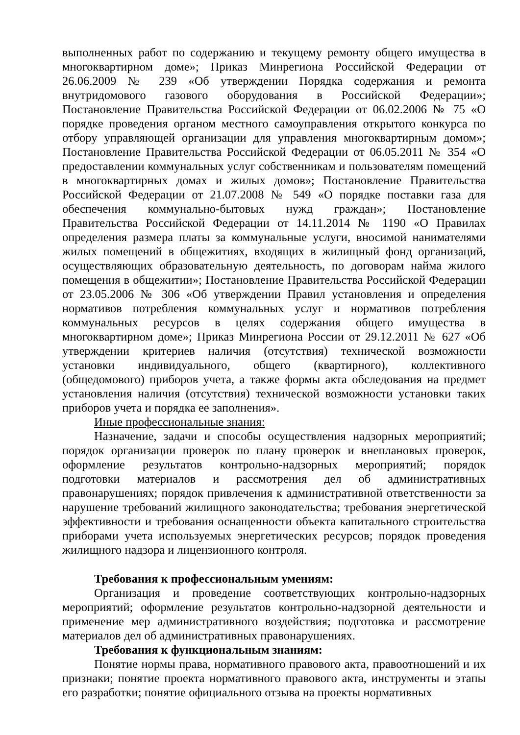выполненных работ по содержанию и текущему ремонту общего имущества в многоквартирном доме»; Приказ Минрегиона Российской Федерации от 26.06.2009 № 239 «Об утверждении Порядка содержания и ремонта внутридомового газового оборудования в Российской Федерации»; Постановление Правительства Российской Федерации от 06.02.2006 № 75 «О порядке проведения органом местного самоуправления открытого конкурса по отбору управляющей организации для управления многоквартирным домом»; Постановление Правительства Российской Федерации от 06.05.2011 № 354 «О предоставлении коммунальных услуг собственникам и пользователям помещений в многоквартирных домах и жилых домов»; Постановление Правительства Российской Федерации от 21.07.2008 № 549 «О порядке поставки газа для обеспечения коммунально-бытовых нужд граждан»; Постановление Правительства Российской Федерации от 14.11.2014 № 1190 «О Правилах определения размера платы за коммунальные услуги, вносимой нанимателями жилых помещений в общежитиях, входящих в жилищный фонд организаций, осуществляющих образовательную деятельность, по договорам найма жилого помещения в общежитии»; Постановление Правительства Российской Федерации от 23.05.2006 № 306 «Об утверждении Правил установления и определения нормативов потребления коммунальных услуг и нормативов потребления коммунальных ресурсов в целях содержания общего имущества в многоквартирном доме»; Приказ Минрегиона России от 29.12.2011 № 627 «Об утверждении критериев наличия (отсутствия) технической возможности установки индивидуального, общего (квартирного), коллективного (общедомового) приборов учета, а также формы акта обследования на предмет установления наличия (отсутствия) технической возможности установки таких приборов учета и порядка ее заполнения».
Иные профессиональные знания:
Назначение, задачи и способы осуществления надзорных мероприятий; порядок организации проверок по плану проверок и внеплановых проверок, оформление результатов контрольно-надзорных мероприятий; порядок подготовки материалов и рассмотрения дел об административных правонарушениях; порядок привлечения к административной ответственности за нарушение требований жилищного законодательства; требования энергетической эффективности и требования оснащенности объекта капитального строительства приборами учета используемых энергетических ресурсов; порядок проведения жилищного надзора и лицензионного контроля.
Требования к профессиональным умениям:
Организация и проведение соответствующих контрольно-надзорных мероприятий; оформление результатов контрольно-надзорной деятельности и применение мер административного воздействия; подготовка и рассмотрение материалов дел об административных правонарушениях.
Требования к функциональным знаниям:
Понятие нормы права, нормативного правового акта, правоотношений и их признаки; понятие проекта нормативного правового акта, инструменты и этапы его разработки; понятие официального отзыва на проекты нормативных